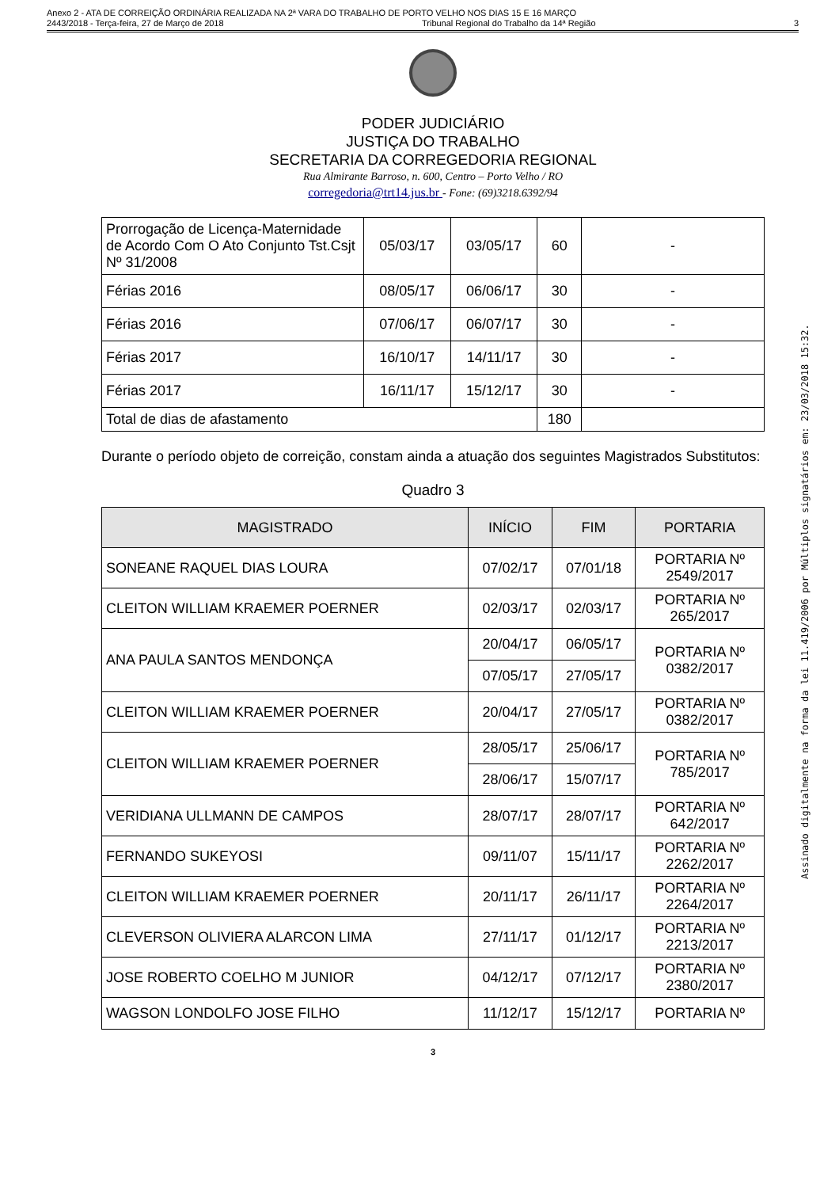Anexo 2 - ATA DE CORREIÇÃO ORDINÁRIA REALIZADA NA 2ª VARA DO TRABALHO DE PORTO VELHO NOS DIAS 15 E 16 MARÇO
2443/2018 - Terça-feira, 27 de Março de 2018 Tribunal Regional do Trabalho da 14ª Região 3
Assinado digitalmente na forma da lei 11.419/2006 por Múltiplos signatários em: 23/03/2018 15:32.
PODER JUDICIÁRIO
JUSTIÇA DO TRABALHO
SECRETARIA DA CORREGEDORIA REGIONAL
Rua Almirante Barroso, n. 600, Centro – Porto Velho / RO
corregedoria@trt14.jus.br - Fone: (69)3218.6392/94
| Prorrogação de Licença-Maternidade de Acordo Com O Ato Conjunto Tst.Csjt Nº 31/2008 | 05/03/17 | 03/05/17 | 60 | - |
| Férias 2016 | 08/05/17 | 06/06/17 | 30 | - |
| Férias 2016 | 07/06/17 | 06/07/17 | 30 | - |
| Férias 2017 | 16/10/17 | 14/11/17 | 30 | - |
| Férias 2017 | 16/11/17 | 15/12/17 | 30 | - |
| Total de dias de afastamento | | | 180 | |
Durante o período objeto de correição, constam ainda a atuação dos seguintes Magistrados Substitutos:
Quadro 3
| MAGISTRADO | INÍCIO | FIM | PORTARIA |
| --- | --- | --- | --- |
| SONEANE RAQUEL DIAS LOURA | 07/02/17 | 07/01/18 | PORTARIA Nº 2549/2017 |
| CLEITON WILLIAM KRAEMER POERNER | 02/03/17 | 02/03/17 | PORTARIA Nº 265/2017 |
| ANA PAULA SANTOS MENDONÇA | 20/04/17 | 06/05/17 | PORTARIA Nº 0382/2017 |
| | 07/05/17 | 27/05/17 | |
| CLEITON WILLIAM KRAEMER POERNER | 20/04/17 | 27/05/17 | PORTARIA Nº 0382/2017 |
| CLEITON WILLIAM KRAEMER POERNER | 28/05/17 | 25/06/17 | PORTARIA Nº 785/2017 |
| | 28/06/17 | 15/07/17 | |
| VERIDIANA ULLMANN DE CAMPOS | 28/07/17 | 28/07/17 | PORTARIA Nº 642/2017 |
| FERNANDO SUKEYOSI | 09/11/07 | 15/11/17 | PORTARIA Nº 2262/2017 |
| CLEITON WILLIAM KRAEMER POERNER | 20/11/17 | 26/11/17 | PORTARIA Nº 2264/2017 |
| CLEVERSON OLIVIERA ALARCON LIMA | 27/11/17 | 01/12/17 | PORTARIA Nº 2213/2017 |
| JOSE ROBERTO COELHO M JUNIOR | 04/12/17 | 07/12/17 | PORTARIA Nº 2380/2017 |
| WAGSON LONDOLFO JOSE FILHO | 11/12/17 | 15/12/17 | PORTARIA Nº |
3